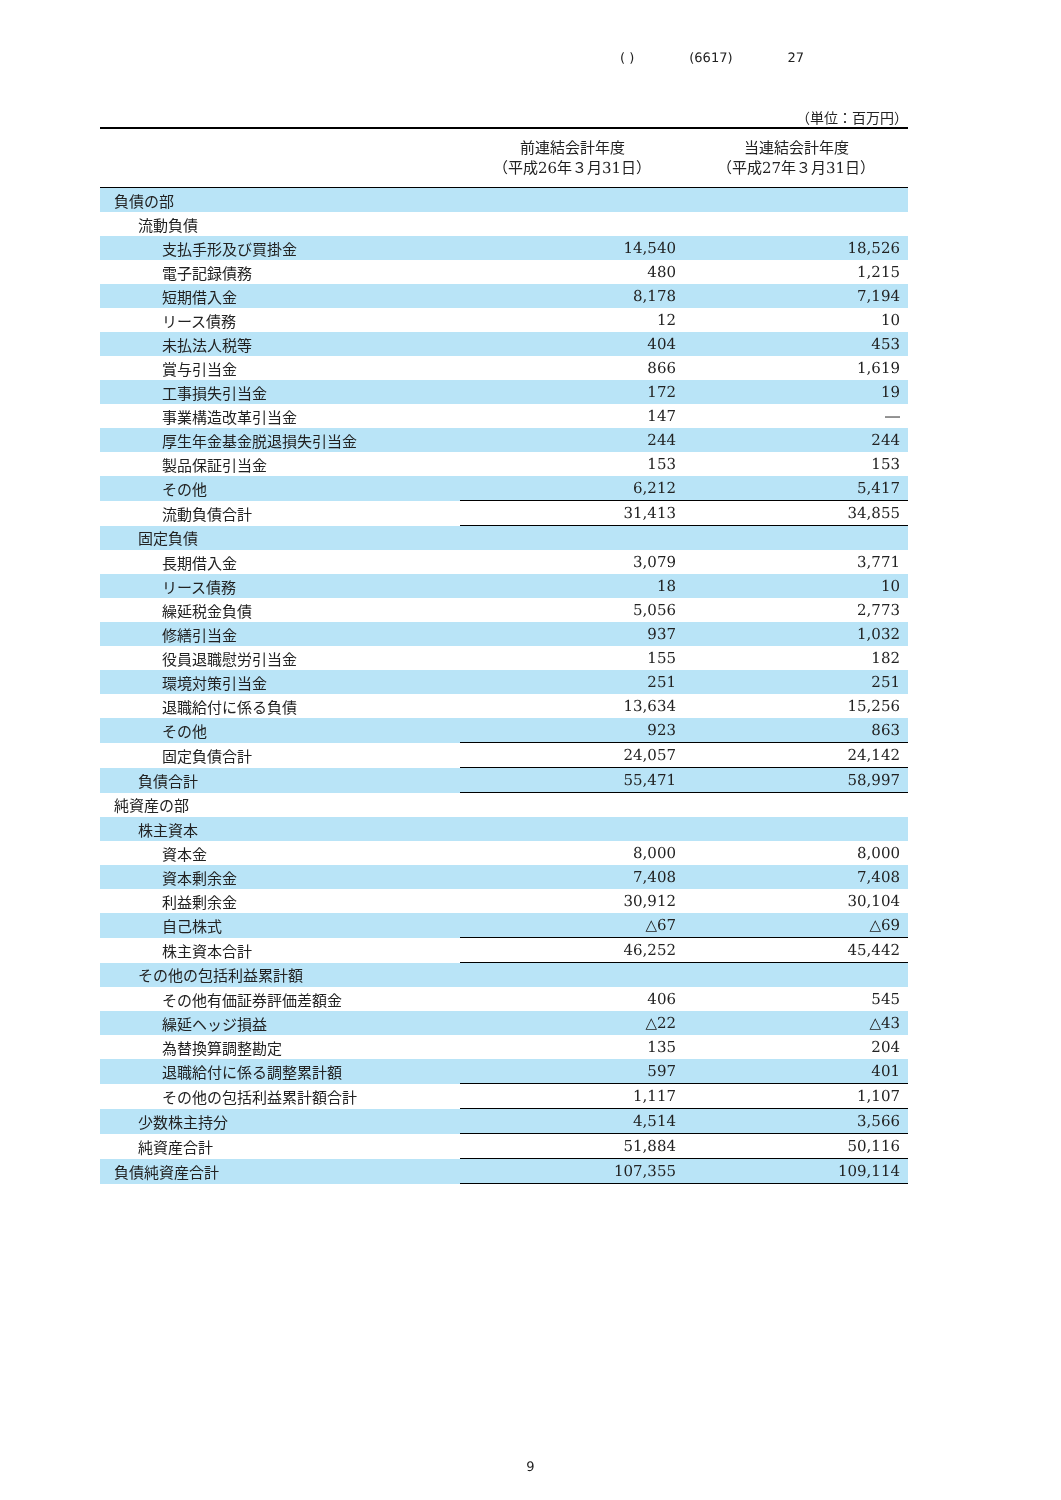( ) (6617) 27
（単位：百万円）
| | 前連結会計年度 （平成26年３月31日） | 当連結会計年度 （平成27年３月31日） |
| --- | --- | --- |
| 負債の部 | | |
| 流動負債 | | |
| 支払手形及び買掛金 | 14,540 | 18,526 |
| 電子記録債務 | 480 | 1,215 |
| 短期借入金 | 8,178 | 7,194 |
| リース債務 | 12 | 10 |
| 未払法人税等 | 404 | 453 |
| 賞与引当金 | 866 | 1,619 |
| 工事損失引当金 | 172 | 19 |
| 事業構造改革引当金 | 147 | ― |
| 厚生年金基金脱退損失引当金 | 244 | 244 |
| 製品保証引当金 | 153 | 153 |
| その他 | 6,212 | 5,417 |
| 流動負債合計 | 31,413 | 34,855 |
| 固定負債 | | |
| 長期借入金 | 3,079 | 3,771 |
| リース債務 | 18 | 10 |
| 繰延税金負債 | 5,056 | 2,773 |
| 修繕引当金 | 937 | 1,032 |
| 役員退職慰労引当金 | 155 | 182 |
| 環境対策引当金 | 251 | 251 |
| 退職給付に係る負債 | 13,634 | 15,256 |
| その他 | 923 | 863 |
| 固定負債合計 | 24,057 | 24,142 |
| 負債合計 | 55,471 | 58,997 |
| 純資産の部 | | |
| 株主資本 | | |
| 資本金 | 8,000 | 8,000 |
| 資本剰余金 | 7,408 | 7,408 |
| 利益剰余金 | 30,912 | 30,104 |
| 自己株式 | △67 | △69 |
| 株主資本合計 | 46,252 | 45,442 |
| その他の包括利益累計額 | | |
| その他有価証券評価差額金 | 406 | 545 |
| 繰延ヘッジ損益 | △22 | △43 |
| 為替換算調整勘定 | 135 | 204 |
| 退職給付に係る調整累計額 | 597 | 401 |
| その他の包括利益累計額合計 | 1,117 | 1,107 |
| 少数株主持分 | 4,514 | 3,566 |
| 純資産合計 | 51,884 | 50,116 |
| 負債純資産合計 | 107,355 | 109,114 |
9